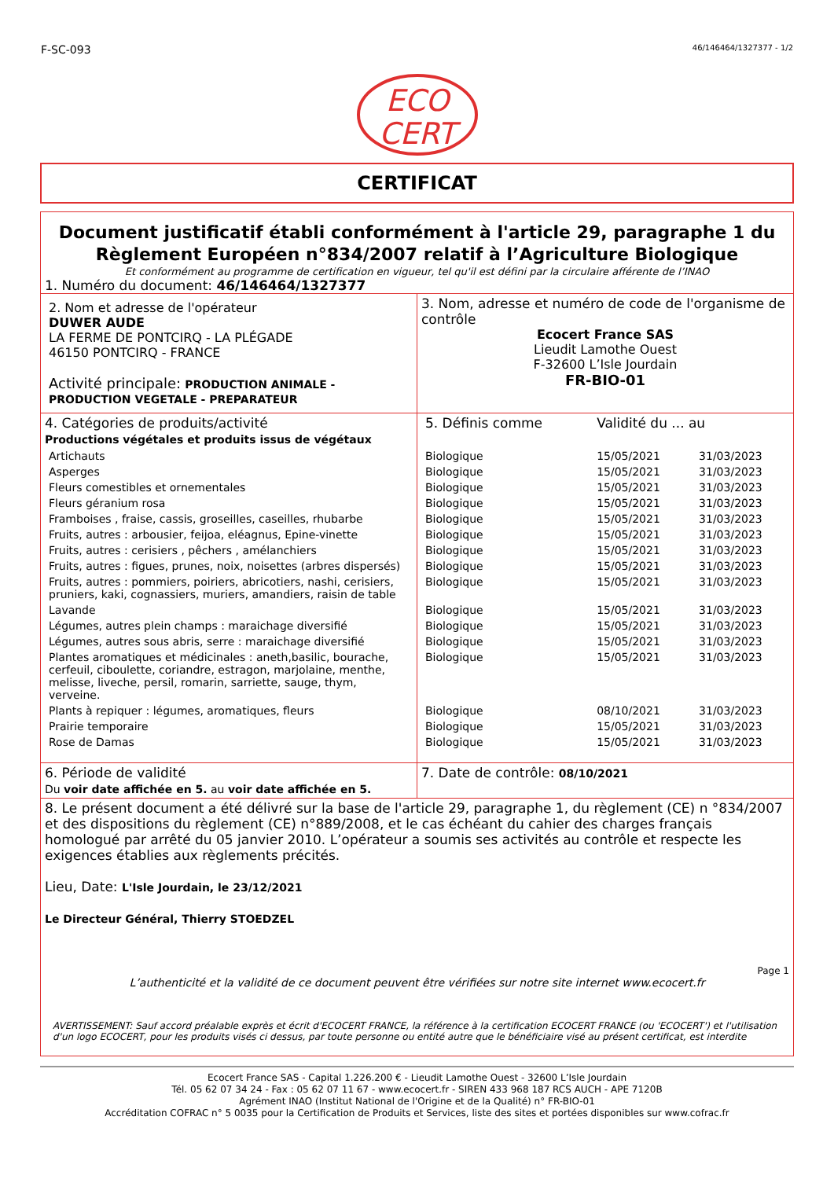F-SC-093 46/146464/1327377 - 1/2
ECO
CERT
CERTIFICAT
Document justificatif établi conformément à l'article 29, paragraphe 1 du Règlement Européen n°834/2007 relatif à l’Agriculture Biologique
Et conformément au programme de certification en vigueur, tel qu'il est défini par la circulaire afférente de l’INAO
1. Numéro du document: 46/146464/1327377
| 2. Nom et adresse de l'opérateur DUWER AUDE LA FERME DE PONTCIRQ - LA PLÉGADE 46150 PONTCIRQ - FRANCE Activité principale: PRODUCTION ANIMALE - PRODUCTION VEGETALE - PREPARATEUR | 3. Nom, adresse et numéro de code de l'organisme de contrôle Ecocert France SAS Lieudit Lamothe Ouest F-32600 L’Isle Jourdain FR-BIO-01 |
| 4. Catégories de produits/activité Productions végétales et produits issus de végétaux | 5. Définis comme | Validité du ... au | |
| Artichauts | Biologique | 15/05/2021 | 31/03/2023 |
| Asperges | Biologique | 15/05/2021 | 31/03/2023 |
| Fleurs comestibles et ornementales | Biologique | 15/05/2021 | 31/03/2023 |
| Fleurs géranium rosa | Biologique | 15/05/2021 | 31/03/2023 |
| Framboises , fraise, cassis, groseilles, caseilles, rhubarbe | Biologique | 15/05/2021 | 31/03/2023 |
| Fruits, autres : arbousier, feijoa, eléagnus, Epine-vinette | Biologique | 15/05/2021 | 31/03/2023 |
| Fruits, autres : cerisiers , pêchers , amélanchiers | Biologique | 15/05/2021 | 31/03/2023 |
| Fruits, autres : figues, prunes, noix, noisettes (arbres dispersés) | Biologique | 15/05/2021 | 31/03/2023 |
| Fruits, autres : pommiers, poiriers, abricotiers, nashi, cerisiers, pruniers, kaki, cognassiers, muriers, amandiers, raisin de table | Biologique | 15/05/2021 | 31/03/2023 |
| Lavande | Biologique | 15/05/2021 | 31/03/2023 |
| Légumes, autres plein champs : maraichage diversifié | Biologique | 15/05/2021 | 31/03/2023 |
| Légumes, autres sous abris, serre : maraichage diversifié | Biologique | 15/05/2021 | 31/03/2023 |
| Plantes aromatiques et médicinales : aneth,basilic, bourache, cerfeuil, ciboulette, coriandre, estragon, marjolaine, menthe, melisse, liveche, persil, romarin, sarriette, sauge, thym, verveine. | Biologique | 15/05/2021 | 31/03/2023 |
| Plants à repiquer : légumes, aromatiques, fleurs | Biologique | 08/10/2021 | 31/03/2023 |
| Prairie temporaire | Biologique | 15/05/2021 | 31/03/2023 |
| Rose de Damas | Biologique | 15/05/2021 | 31/03/2023 |
| 6. Période de validité Du voir date affichée en 5. au voir date affichée en 5. | 7. Date de contrôle: 08/10/2021 |
8. Le présent document a été délivré sur la base de l'article 29, paragraphe 1, du règlement (CE) n °834/2007 et des dispositions du règlement (CE) n°889/2008, et le cas échéant du cahier des charges français homologué par arrêté du 05 janvier 2010. L’opérateur a soumis ses activités au contrôle et respecte les exigences établies aux règlements précités.
Lieu, Date: L'Isle Jourdain, le 23/12/2021
Le Directeur Général, Thierry STOEDZEL
Page 1
L’authenticité et la validité de ce document peuvent être vérifiées sur notre site internet www.ecocert.fr
AVERTISSEMENT: Sauf accord préalable exprès et écrit d'ECOCERT FRANCE, la référence à la certification ECOCERT FRANCE (ou 'ECOCERT') et l'utilisation d'un logo ECOCERT, pour les produits visés ci dessus, par toute personne ou entité autre que le bénéficiaire visé au présent certificat, est interdite
Ecocert France SAS - Capital 1.226.200 € - Lieudit Lamothe Ouest - 32600 L’Isle Jourdain
Tél. 05 62 07 34 24 - Fax : 05 62 07 11 67 - www.ecocert.fr - SIREN 433 968 187 RCS AUCH - APE 7120B
Agrément INAO (Institut National de l'Origine et de la Qualité) n° FR-BIO-01
Accréditation COFRAC n° 5 0035 pour la Certification de Produits et Services, liste des sites et portées disponibles sur www.cofrac.fr